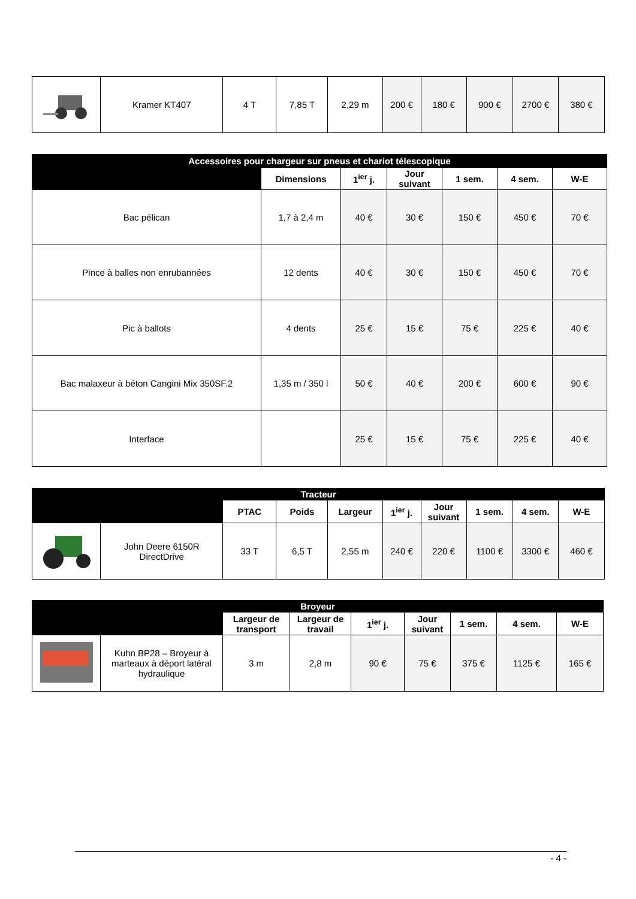| | Kramer KT407 | 4 T | 7,85 T | 2,29 m | 200 € | 180 € | 900 € | 2700 € | 380 € |
| Accessoires pour chargeur sur pneus et chariot télescopique | | | | | | |
| | Dimensions | 1<sup>ier</sup> j. | Jour suivant | 1 sem. | 4 sem. | W-E |
| Bac pélican | 1,7 à 2,4 m | 40 € | 30 € | 150 € | 450 € | 70 € |
| Pince à balles non enrubannées | 12 dents | 40 € | 30 € | 150 € | 450 € | 70 € |
| Pic à ballots | 4 dents | 25 € | 15 € | 75 € | 225 € | 40 € |
| Bac malaxeur à béton Cangini Mix 350SF.2 | 1,35 m / 350 l | 50 € | 40 € | 200 € | 600 € | 90 € |
| Interface | | 25 € | 15 € | 75 € | 225 € | 40 € |
| Tracteur | | | | | | | | | |
| | | PTAC | Poids | Largeur | 1<sup>ier</sup> j. | Jour suivant | 1 sem. | 4 sem. | W-E |
| | John Deere 6150R DirectDrive | 33 T | 6,5 T | 2,55 m | 240 € | 220 € | 1100 € | 3300 € | 460 € |
| Broyeur | | | | | | | | |
| | | Largeur de transport | Largeur de travail | 1<sup>ier</sup> j. | Jour suivant | 1 sem. | 4 sem. | W-E |
| | Kuhn BP28 – Broyeur à marteaux à déport latéral hydraulique | 3 m | 2,8 m | 90 € | 75 € | 375 € | 1125 € | 165 € |
- 4 -